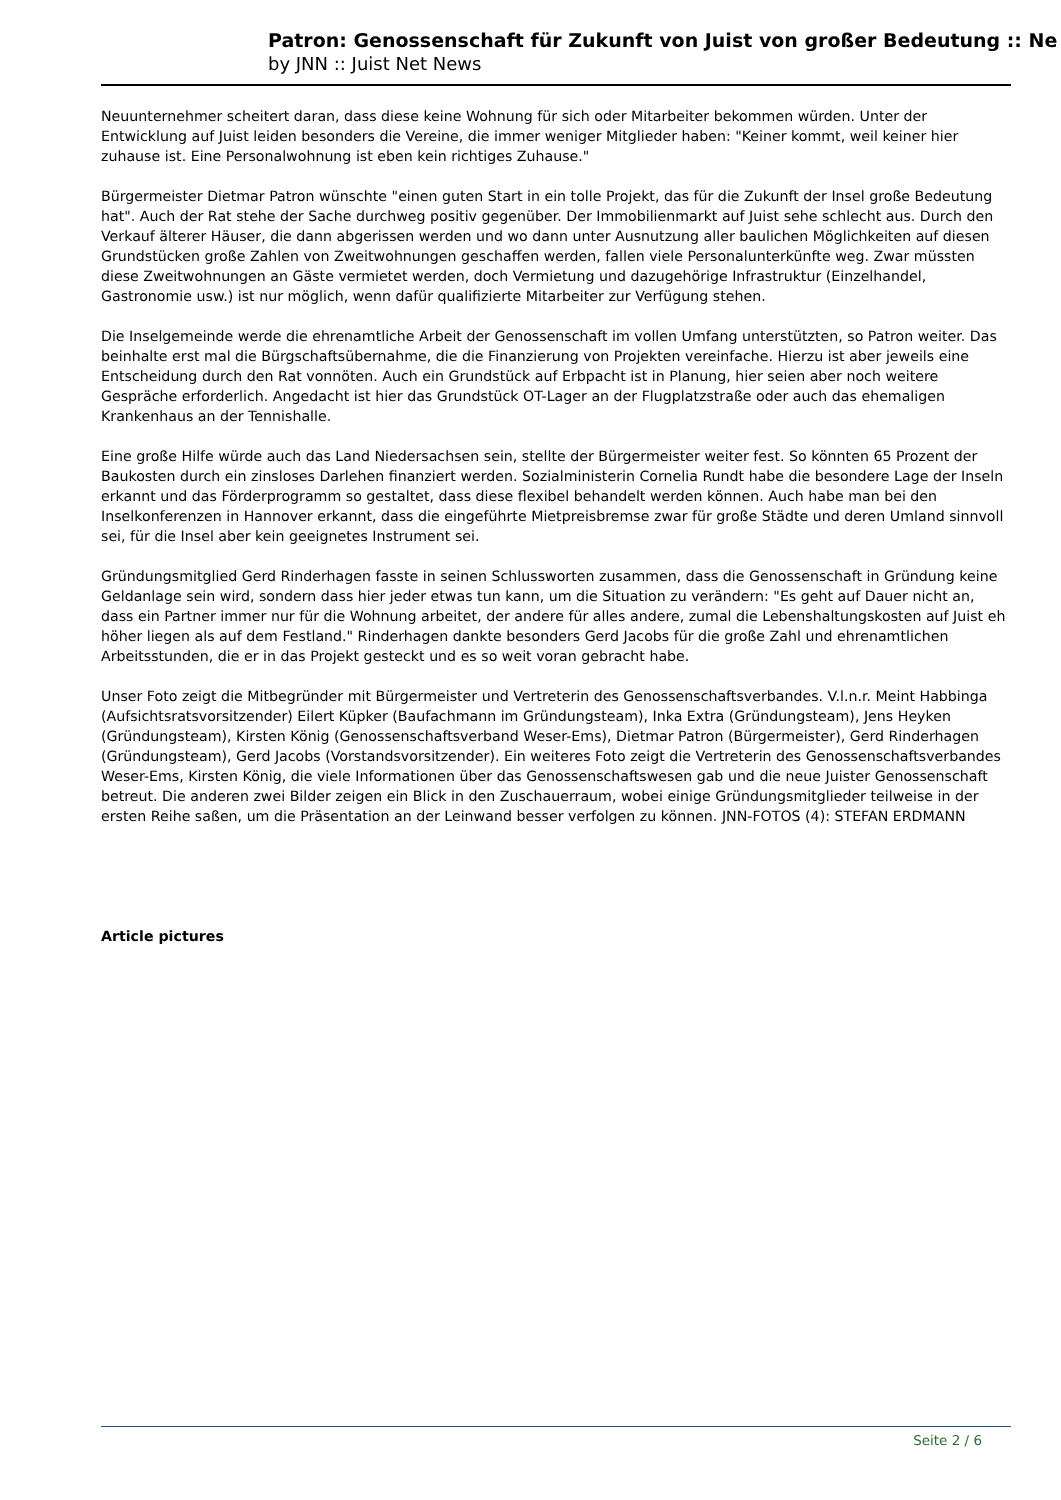Patron: Genossenschaft für Zukunft von Juist von großer Bedeutung :: Ne
by JNN :: Juist Net News
Neuunternehmer scheitert daran, dass diese keine Wohnung für sich oder Mitarbeiter bekommen würden. Unter der Entwicklung auf Juist leiden besonders die Vereine, die immer weniger Mitglieder haben: "Keiner kommt, weil keiner hier zuhause ist. Eine Personalwohnung ist eben kein richtiges Zuhause."
Bürgermeister Dietmar Patron wünschte "einen guten Start in ein tolle Projekt, das für die Zukunft der Insel große Bedeutung hat". Auch der Rat stehe der Sache durchweg positiv gegenüber. Der Immobilienmarkt auf Juist sehe schlecht aus. Durch den Verkauf älterer Häuser, die dann abgerissen werden und wo dann unter Ausnutzung aller baulichen Möglichkeiten auf diesen Grundstücken große Zahlen von Zweitwohnungen geschaffen werden, fallen viele Personalunterkünfte weg. Zwar müssten diese Zweitwohnungen an Gäste vermietet werden, doch Vermietung und dazugehörige Infrastruktur (Einzelhandel, Gastronomie usw.) ist nur möglich, wenn dafür qualifizierte Mitarbeiter zur Verfügung stehen.
Die Inselgemeinde werde die ehrenamtliche Arbeit der Genossenschaft im vollen Umfang unterstützten, so Patron weiter. Das beinhalte erst mal die Bürgschaftsübernahme, die die Finanzierung von Projekten vereinfache. Hierzu ist aber jeweils eine Entscheidung durch den Rat vonnöten. Auch ein Grundstück auf Erbpacht ist in Planung, hier seien aber noch weitere Gespräche erforderlich. Angedacht ist hier das Grundstück OT-Lager an der Flugplatzstraße oder auch das ehemaligen Krankenhaus an der Tennishalle.
Eine große Hilfe würde auch das Land Niedersachsen sein, stellte der Bürgermeister weiter fest. So könnten 65 Prozent der Baukosten durch ein zinsloses Darlehen finanziert werden. Sozialministerin Cornelia Rundt habe die besondere Lage der Inseln erkannt und das Förderprogramm so gestaltet, dass diese flexibel behandelt werden können. Auch habe man bei den Inselkonferenzen in Hannover erkannt, dass die eingeführte Mietpreisbremse zwar für große Städte und deren Umland sinnvoll sei, für die Insel aber kein geeignetes Instrument sei.
Gründungsmitglied Gerd Rinderhagen fasste in seinen Schlussworten zusammen, dass die Genossenschaft in Gründung keine Geldanlage sein wird, sondern dass hier jeder etwas tun kann, um die Situation zu verändern: "Es geht auf Dauer nicht an, dass ein Partner immer nur für die Wohnung arbeitet, der andere für alles andere, zumal die Lebenshaltungskosten auf Juist eh höher liegen als auf dem Festland." Rinderhagen dankte besonders Gerd Jacobs für die große Zahl und ehrenamtlichen Arbeitsstunden, die er in das Projekt gesteckt und es so weit voran gebracht habe.
Unser Foto zeigt die Mitbegründer mit Bürgermeister und Vertreterin des Genossenschaftsverbandes. V.l.n.r. Meint Habbinga (Aufsichtsratsvorsitzender) Eilert Küpker (Baufachmann im Gründungsteam), Inka Extra (Gründungsteam), Jens Heyken (Gründungsteam), Kirsten König (Genossenschaftsverband Weser-Ems), Dietmar Patron (Bürgermeister), Gerd Rinderhagen (Gründungsteam), Gerd Jacobs (Vorstandsvorsitzender). Ein weiteres Foto zeigt die Vertreterin des Genossenschaftsverbandes Weser-Ems, Kirsten König, die viele Informationen über das Genossenschaftswesen gab und die neue Juister Genossenschaft betreut. Die anderen zwei Bilder zeigen ein Blick in den Zuschauerraum, wobei einige Gründungsmitglieder teilweise in der ersten Reihe saßen, um die Präsentation an der Leinwand besser verfolgen zu können. JNN-FOTOS (4): STEFAN ERDMANN
Article pictures
Seite 2 / 6